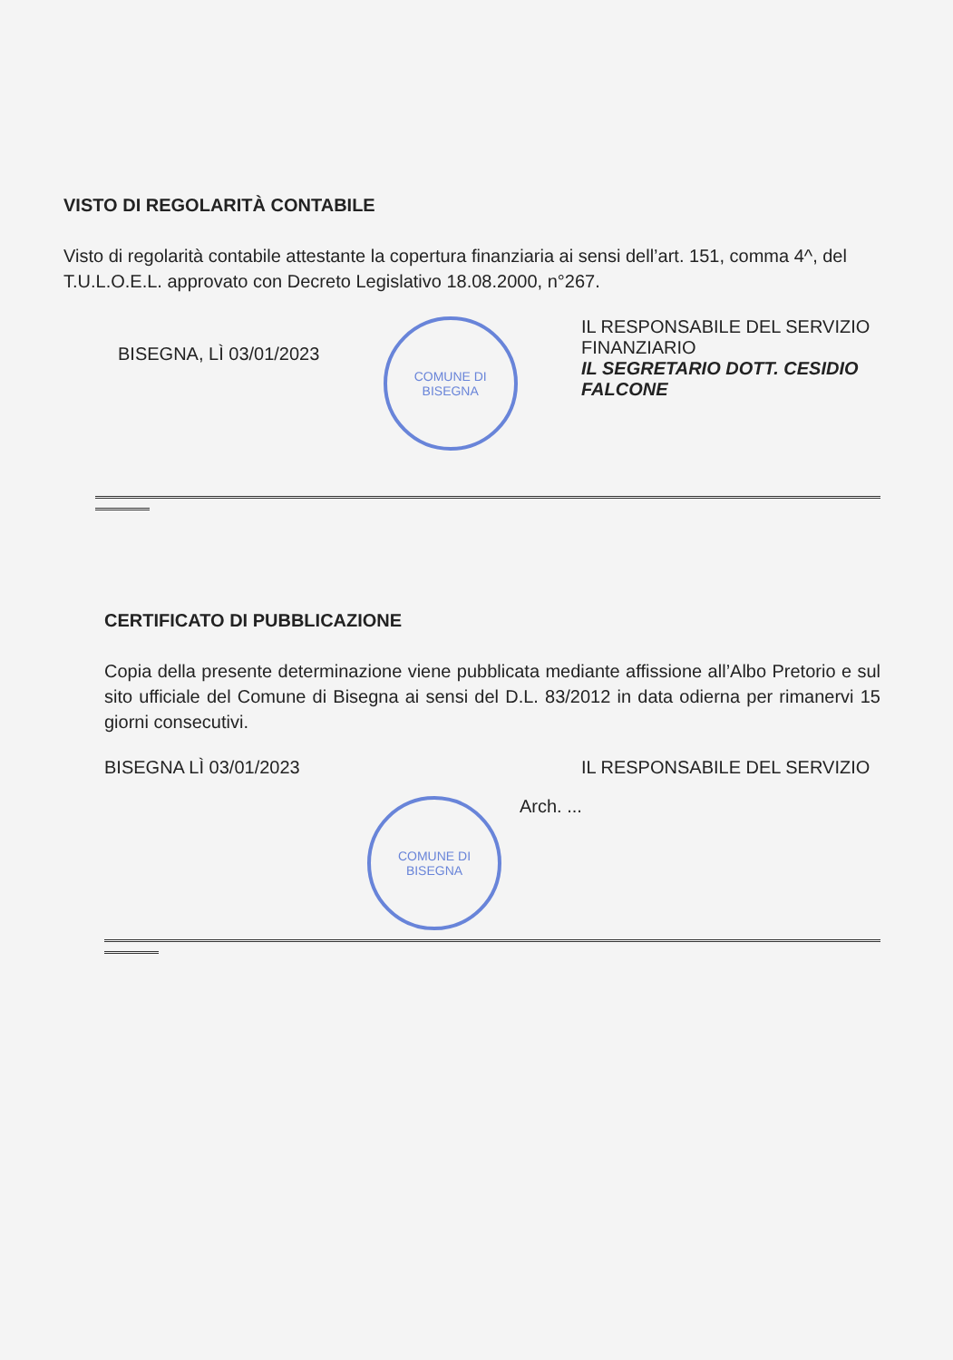VISTO DI REGOLARITÀ CONTABILE
Visto di regolarità contabile attestante la copertura finanziaria ai sensi dell’art. 151, comma 4^, del T.U.L.O.E.L. approvato con Decreto Legislativo 18.08.2000, n°267.
BISEGNA, LÌ 03/01/2023
COMUNE DI BISEGNA
IL RESPONSABILE DEL SERVIZIO FINANZIARIO
IL SEGRETARIO DOTT. CESIDIO FALCONE
CERTIFICATO DI PUBBLICAZIONE
Copia della presente determinazione viene pubblicata mediante affissione all’Albo Pretorio e sul sito ufficiale del Comune di Bisegna ai sensi del D.L. 83/2012 in data odierna per rimanervi 15 giorni consecutivi.
BISEGNA LÌ 03/01/2023 IL RESPONSABILE DEL SERVIZIO
COMUNE DI BISEGNA
Arch. ...